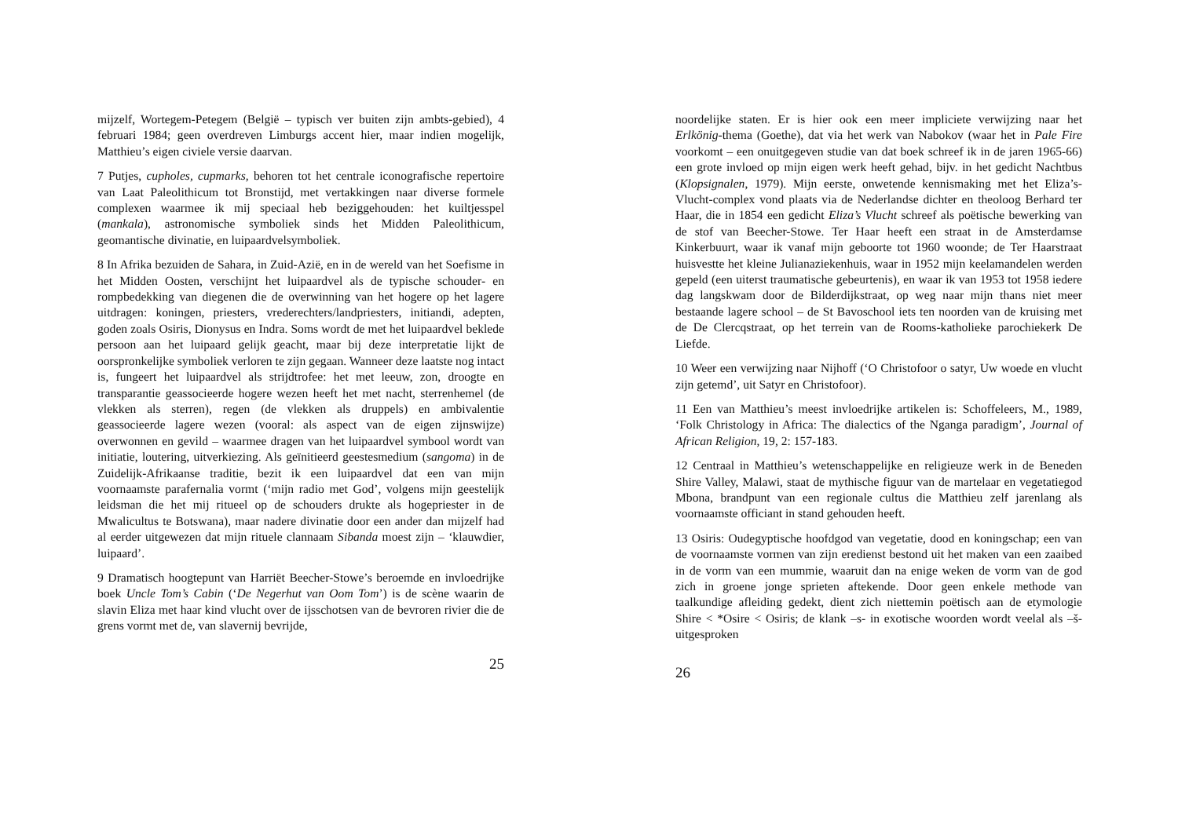mijzelf, Wortegem-Petegem (België – typisch ver buiten zijn ambts-gebied), 4 februari 1984; geen overdreven Limburgs accent hier, maar indien mogelijk, Matthieu’s eigen civiele versie daarvan.
7 Putjes, cupholes, cupmarks, behoren tot het centrale iconografische repertoire van Laat Paleolithicum tot Bronstijd, met vertakkingen naar diverse formele complexen waarmee ik mij speciaal heb beziggehouden: het kuiltjesspel (mankala), astronomische symboliek sinds het Midden Paleolithicum, geomantische divinatie, en luipaardvelsymboliek.
8 In Afrika bezuiden de Sahara, in Zuid-Azië, en in de wereld van het Soefisme in het Midden Oosten, verschijnt het luipaardvel als de typische schouder- en rompbedekking van diegenen die de overwinning van het hogere op het lagere uitdragen: koningen, priesters, vrederechters/landpriesters, initiandi, adepten, goden zoals Osiris, Dionysus en Indra. Soms wordt de met het luipaardvel beklede persoon aan het luipaard gelijk geacht, maar bij deze interpretatie lijkt de oorspronkelijke symboliek verloren te zijn gegaan. Wanneer deze laatste nog intact is, fungeert het luipaardvel als strijdtrofee: het met leeuw, zon, droogte en transparantie geassocieerde hogere wezen heeft het met nacht, sterrenhemel (de vlekken als sterren), regen (de vlekken als druppels) en ambivalentie geassocieerde lagere wezen (vooral: als aspect van de eigen zijnswijze) overwonnen en gevild – waarmee dragen van het luipaardvel symbool wordt van initiatie, loutering, uitverkiezing. Als geïnitieerd geestesmedium (sangoma) in de Zuidelijk-Afrikaanse traditie, bezit ik een luipaardvel dat een van mijn voornaamste parafernalia vormt (‘mijn radio met God’, volgens mijn geestelijk leidsman die het mij ritueel op de schouders drukte als hogepriester in de Mwalicultus te Botswana), maar nadere divinatie door een ander dan mijzelf had al eerder uitgewezen dat mijn rituele clannaam Sibanda moest zijn – ‘klauwdier, luipaard’.
9 Dramatisch hoogtepunt van Harriët Beecher-Stowe’s beroemde en invloedrijke boek Uncle Tom’s Cabin (‘De Negerhut van Oom Tom’) is de scène waarin de slavin Eliza met haar kind vlucht over de ijsschotsen van de bevroren rivier die de grens vormt met de, van slavernij bevrijde,
25
noordelijke staten. Er is hier ook een meer impliciete verwijzing naar het Erlkönig-thema (Goethe), dat via het werk van Nabokov (waar het in Pale Fire voorkomt – een onuitgegeven studie van dat boek schreef ik in de jaren 1965-66) een grote invloed op mijn eigen werk heeft gehad, bijv. in het gedicht Nachtbus (Klopsignalen, 1979). Mijn eerste, onwetende kennismaking met het Eliza’s-Vlucht-complex vond plaats via de Nederlandse dichter en theoloog Berhard ter Haar, die in 1854 een gedicht Eliza’s Vlucht schreef als poëtische bewerking van de stof van Beecher-Stowe. Ter Haar heeft een straat in de Amsterdamse Kinkerbuurt, waar ik vanaf mijn geboorte tot 1960 woonde; de Ter Haarstraat huisvestte het kleine Julianaziekenhuis, waar in 1952 mijn keelamandelen werden gepeld (een uiterst traumatische gebeurtenis), en waar ik van 1953 tot 1958 iedere dag langskwam door de Bilderdijkstraat, op weg naar mijn thans niet meer bestaande lagere school – de St Bavoschool iets ten noorden van de kruising met de De Clercqstraat, op het terrein van de Rooms-katholieke parochiekerk De Liefde.
10 Weer een verwijzing naar Nijhoff (‘O Christofoor o satyr, Uw woede en vlucht zijn getemd’, uit Satyr en Christofoor).
11 Een van Matthieu’s meest invloedrijke artikelen is: Schoffeleers, M., 1989, ‘Folk Christology in Africa: The dialectics of the Nganga paradigm’, Journal of African Religion, 19, 2: 157-183.
12 Centraal in Matthieu’s wetenschappelijke en religieuze werk in de Beneden Shire Valley, Malawi, staat de mythische figuur van de martelaar en vegetatiegod Mbona, brandpunt van een regionale cultus die Matthieu zelf jarenlang als voornaamste officiant in stand gehouden heeft.
13 Osiris: Oudegyptische hoofdgod van vegetatie, dood en koningschap; een van de voornaamste vormen van zijn eredienst bestond uit het maken van een zaaibed in de vorm van een mummie, waaruit dan na enige weken de vorm van de god zich in groene jonge sprieten aftekende. Door geen enkele methode van taalkundige afleiding gedekt, dient zich niettemin poëtisch aan de etymologie Shire < *Osire < Osiris; de klank –s- in exotische woorden wordt veelal als –š- uitgesproken
26